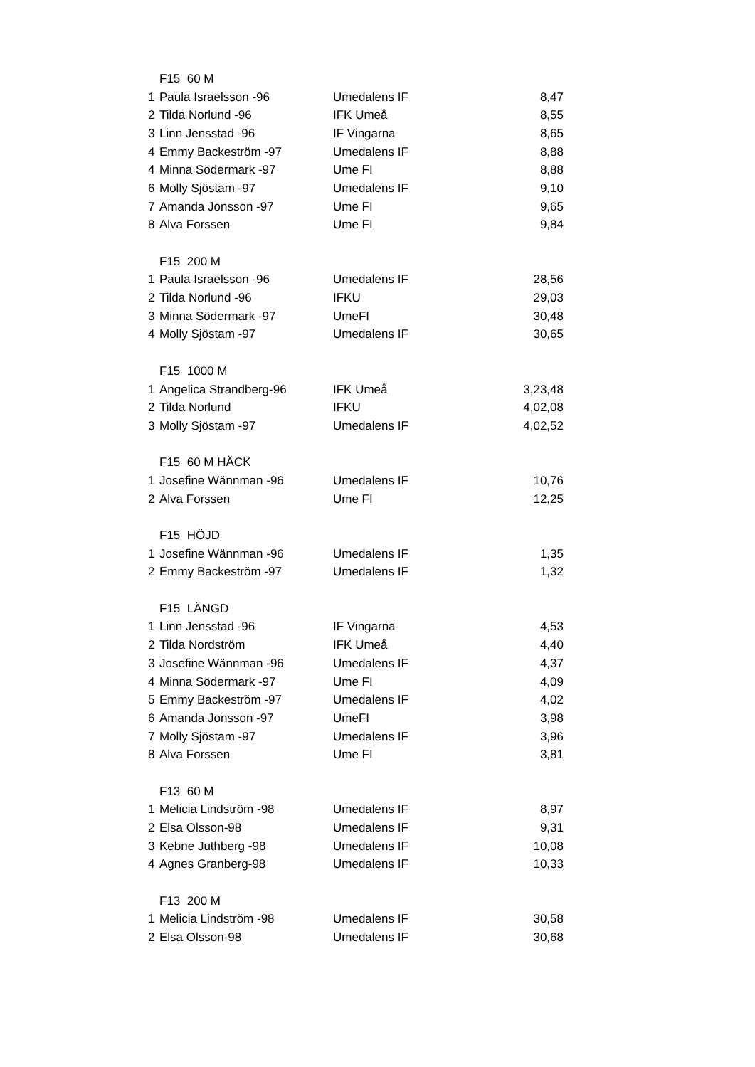| | F15 60 M | | |
| 1 | Paula Israelsson -96 | Umedalens IF | 8,47 |
| 2 | Tilda Norlund -96 | IFK Umeå | 8,55 |
| 3 | Linn Jensstad -96 | IF Vingarna | 8,65 |
| 4 | Emmy Backeström -97 | Umedalens IF | 8,88 |
| 4 | Minna Södermark -97 | Ume FI | 8,88 |
| 6 | Molly Sjöstam -97 | Umedalens IF | 9,10 |
| 7 | Amanda Jonsson -97 | Ume FI | 9,65 |
| 8 | Alva Forssen | Ume FI | 9,84 |
| | F15 200 M | | |
| 1 | Paula Israelsson -96 | Umedalens IF | 28,56 |
| 2 | Tilda Norlund -96 | IFKU | 29,03 |
| 3 | Minna Södermark -97 | UmeFI | 30,48 |
| 4 | Molly Sjöstam -97 | Umedalens IF | 30,65 |
| | F15 1000 M | | |
| 1 | Angelica Strandberg-96 | IFK Umeå | 3,23,48 |
| 2 | Tilda Norlund | IFKU | 4,02,08 |
| 3 | Molly Sjöstam -97 | Umedalens IF | 4,02,52 |
| | F15 60 M HÄCK | | |
| 1 | Josefine Wännman -96 | Umedalens IF | 10,76 |
| 2 | Alva Forssen | Ume FI | 12,25 |
| | F15 HÖJD | | |
| 1 | Josefine Wännman -96 | Umedalens IF | 1,35 |
| 2 | Emmy Backeström -97 | Umedalens IF | 1,32 |
| | F15 LÄNGD | | |
| 1 | Linn Jensstad -96 | IF Vingarna | 4,53 |
| 2 | Tilda Nordström | IFK Umeå | 4,40 |
| 3 | Josefine Wännman -96 | Umedalens IF | 4,37 |
| 4 | Minna Södermark -97 | Ume FI | 4,09 |
| 5 | Emmy Backeström -97 | Umedalens IF | 4,02 |
| 6 | Amanda Jonsson -97 | UmeFI | 3,98 |
| 7 | Molly Sjöstam -97 | Umedalens IF | 3,96 |
| 8 | Alva Forssen | Ume FI | 3,81 |
| | F13 60 M | | |
| 1 | Melicia Lindström -98 | Umedalens IF | 8,97 |
| 2 | Elsa Olsson-98 | Umedalens IF | 9,31 |
| 3 | Kebne Juthberg -98 | Umedalens IF | 10,08 |
| 4 | Agnes Granberg-98 | Umedalens IF | 10,33 |
| | F13 200 M | | |
| 1 | Melicia Lindström -98 | Umedalens IF | 30,58 |
| 2 | Elsa Olsson-98 | Umedalens IF | 30,68 |